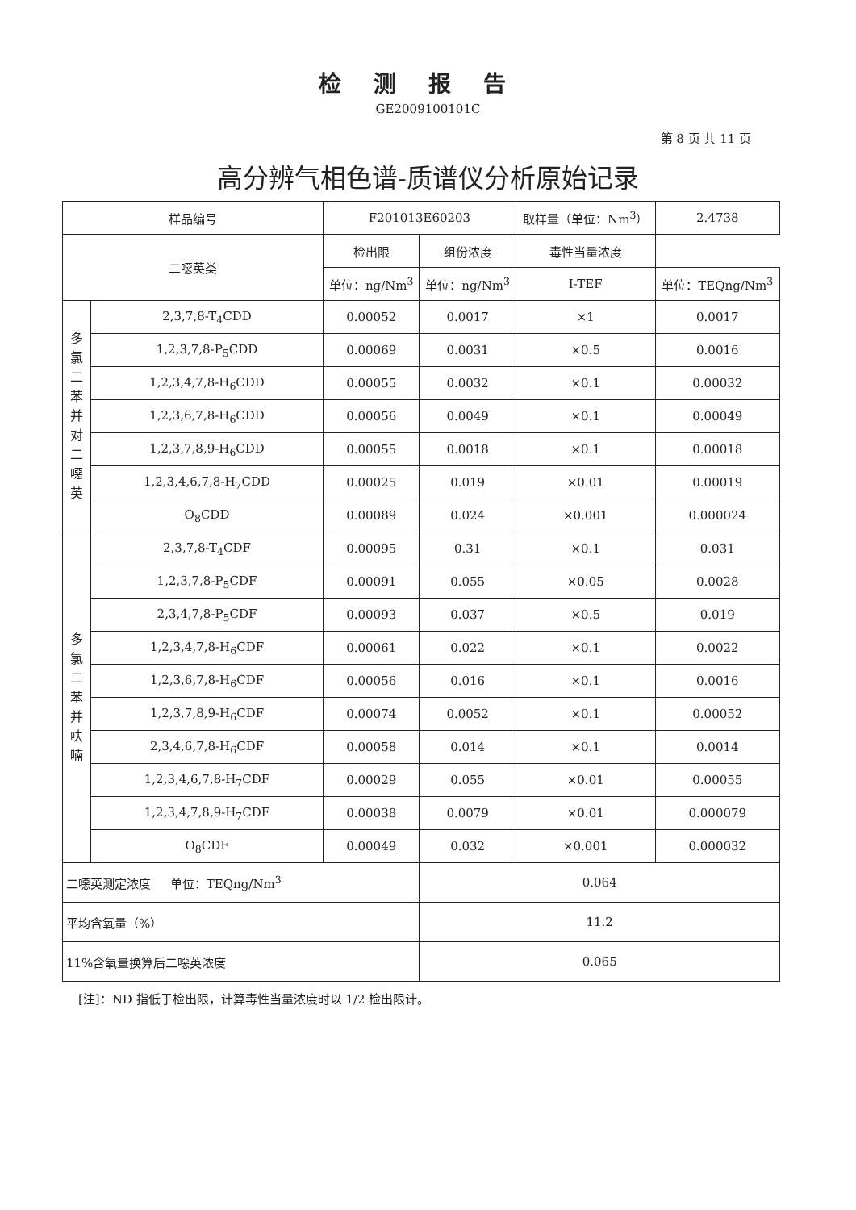检测报告
GE2009100101C
第 8 页 共 11 页
高分辨气相色谱-质谱仪分析原始记录
| 样品编号 | | F201013E60203 | | 取样量（单位：Nm<sup>3</sup>） | | 2.4738 |
| 二噁英类 | | 检出限 | 组份浓度 | 毒性当量浓度 | | |
| | | 单位：ng/Nm<sup>3</sup> | 单位：ng/Nm<sup>3</sup> | I-TEF | 单位：TEQng/Nm<sup>3</sup> | |
| 多 氯 二 苯 并 对 二 噁 英 | 2,3,7,8-T<sub>4</sub>CDD | 0.00052 | 0.0017 | ×1 | 0.0017 | |
| | 1,2,3,7,8-P<sub>5</sub>CDD | 0.00069 | 0.0031 | ×0.5 | 0.0016 | |
| | 1,2,3,4,7,8-H<sub>6</sub>CDD | 0.00055 | 0.0032 | ×0.1 | 0.00032 | |
| | 1,2,3,6,7,8-H<sub>6</sub>CDD | 0.00056 | 0.0049 | ×0.1 | 0.00049 | |
| | 1,2,3,7,8,9-H<sub>6</sub>CDD | 0.00055 | 0.0018 | ×0.1 | 0.00018 | |
| | 1,2,3,4,6,7,8-H<sub>7</sub>CDD | 0.00025 | 0.019 | ×0.01 | 0.00019 | |
| | O<sub>8</sub>CDD | 0.00089 | 0.024 | ×0.001 | 0.000024 | |
| 多 氯 二 苯 并 呋 喃 | 2,3,7,8-T<sub>4</sub>CDF | 0.00095 | 0.31 | ×0.1 | 0.031 | |
| | 1,2,3,7,8-P<sub>5</sub>CDF | 0.00091 | 0.055 | ×0.05 | 0.0028 | |
| | 2,3,4,7,8-P<sub>5</sub>CDF | 0.00093 | 0.037 | ×0.5 | 0.019 | |
| | 1,2,3,4,7,8-H<sub>6</sub>CDF | 0.00061 | 0.022 | ×0.1 | 0.0022 | |
| | 1,2,3,6,7,8-H<sub>6</sub>CDF | 0.00056 | 0.016 | ×0.1 | 0.0016 | |
| | 1,2,3,7,8,9-H<sub>6</sub>CDF | 0.00074 | 0.0052 | ×0.1 | 0.00052 | |
| | 2,3,4,6,7,8-H<sub>6</sub>CDF | 0.00058 | 0.014 | ×0.1 | 0.0014 | |
| | 1,2,3,4,6,7,8-H<sub>7</sub>CDF | 0.00029 | 0.055 | ×0.01 | 0.00055 | |
| | 1,2,3,4,7,8,9-H<sub>7</sub>CDF | 0.00038 | 0.0079 | ×0.01 | 0.000079 | |
| | O<sub>8</sub>CDF | 0.00049 | 0.032 | ×0.001 | 0.000032 | |
| 二噁英测定浓度 单位：TEQng/Nm<sup>3</sup> | | | 0.064 | | | |
| 平均含氧量（%） | | | 11.2 | | | |
| 11%含氧量换算后二噁英浓度 | | | 0.065 | | | |
[注]：ND 指低于检出限，计算毒性当量浓度时以 1/2 检出限计。